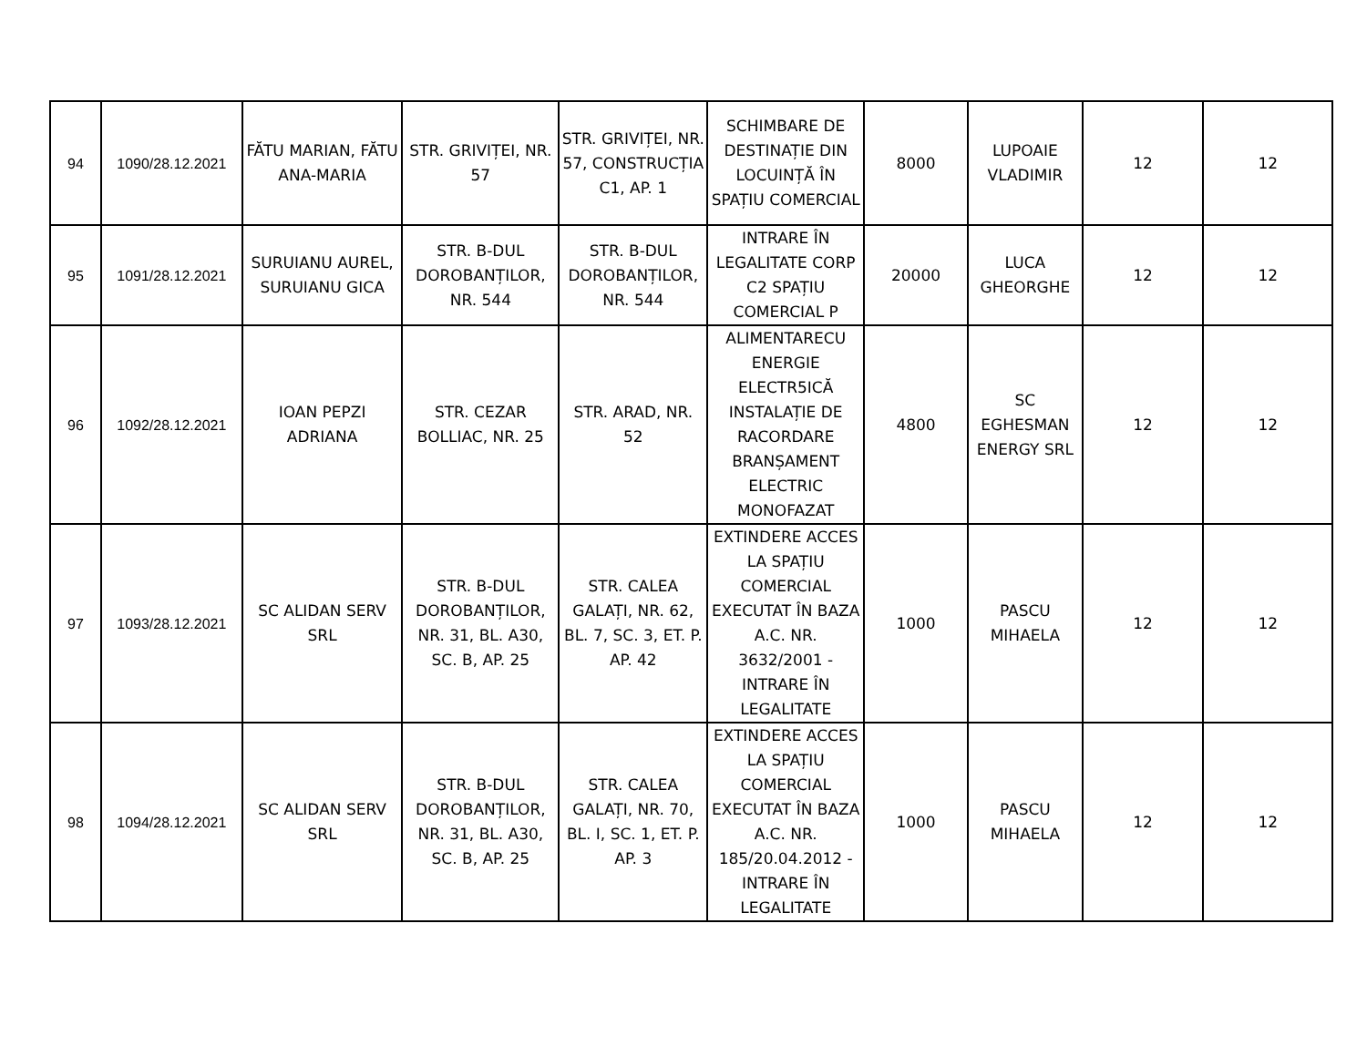| 94 | 1090/28.12.2021 | FĂTU MARIAN, FĂTU ANA-MARIA | STR. GRIVIȚEI, NR. 57 | STR. GRIVIȚEI, NR. 57, CONSTRUCȚIA C1, AP. 1 | SCHIMBARE DE DESTINAȚIE DIN LOCUINȚĂ ÎN SPAȚIU COMERCIAL | 8000 | LUPOAIE VLADIMIR | 12 | 12 |
| 95 | 1091/28.12.2021 | SURUIANU AUREL, SURUIANU GICA | STR. B-DUL DOROBANȚILOR, NR. 544 | STR. B-DUL DOROBANȚILOR, NR. 544 | INTRARE ÎN LEGALITATE CORP C2 SPAȚIU COMERCIAL P | 20000 | LUCA GHEORGHE | 12 | 12 |
| 96 | 1092/28.12.2021 | IOAN PEPZI ADRIANA | STR. CEZAR BOLLIAC, NR. 25 | STR. ARAD, NR. 52 | ALIMENTARECU ENERGIE ELECTR5ICĂ INSTALAȚIE DE RACORDARE BRANȘAMENT ELECTRIC MONOFAZAT | 4800 | SC EGHESMAN ENERGY SRL | 12 | 12 |
| 97 | 1093/28.12.2021 | SC ALIDAN SERV SRL | STR. B-DUL DOROBANȚILOR, NR. 31, BL. A30, SC. B, AP. 25 | STR. CALEA GALAȚI, NR. 62, BL. 7, SC. 3, ET. P. AP. 42 | EXTINDERE ACCES LA SPAȚIU COMERCIAL EXECUTAT ÎN BAZA A.C. NR. 3632/2001 - INTRARE ÎN LEGALITATE | 1000 | PASCU MIHAELA | 12 | 12 |
| 98 | 1094/28.12.2021 | SC ALIDAN SERV SRL | STR. B-DUL DOROBANȚILOR, NR. 31, BL. A30, SC. B, AP. 25 | STR. CALEA GALAȚI, NR. 70, BL. I, SC. 1, ET. P. AP. 3 | EXTINDERE ACCES LA SPAȚIU COMERCIAL EXECUTAT ÎN BAZA A.C. NR. 185/20.04.2012 - INTRARE ÎN LEGALITATE | 1000 | PASCU MIHAELA | 12 | 12 |